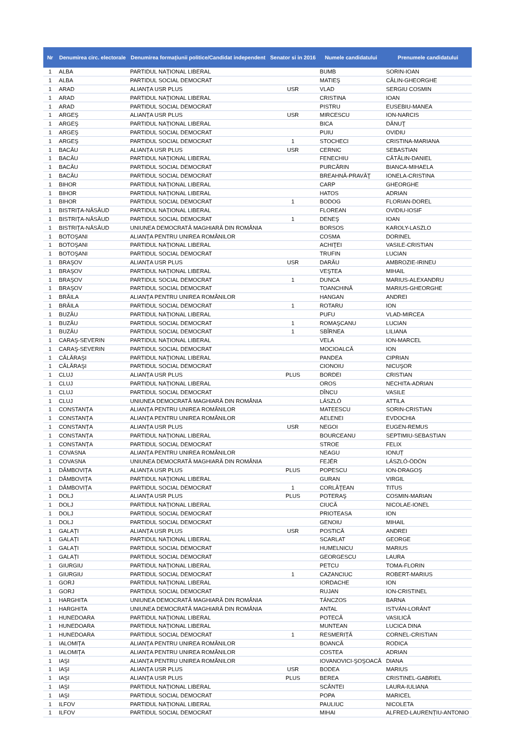| Nr | Denumirea circ. electorale | Denumirea formațiunii politice/Candidat independent | Senator si in 2016 | Numele candidatului | Prenumele candidatului |
| --- | --- | --- | --- | --- | --- |
| 1 | ALBA | PARTIDUL NAȚIONAL LIBERAL | | BUMB | SORIN-IOAN |
| 1 | ALBA | PARTIDUL SOCIAL DEMOCRAT | | MATIEŞ | CĂLIN-GHEORGHE |
| 1 | ARAD | ALIANȚA USR PLUS | USR | VLAD | SERGIU COSMIN |
| 1 | ARAD | PARTIDUL NAȚIONAL LIBERAL | | CRISTINA | IOAN |
| 1 | ARAD | PARTIDUL SOCIAL DEMOCRAT | | PISTRU | EUSEBIU-MANEA |
| 1 | ARGEŞ | ALIANȚA USR PLUS | USR | MIRCESCU | ION-NARCIS |
| 1 | ARGEŞ | PARTIDUL NAȚIONAL LIBERAL | | BICA | DĂNUŢ |
| 1 | ARGEŞ | PARTIDUL SOCIAL DEMOCRAT | | PUIU | OVIDIU |
| 1 | ARGEŞ | PARTIDUL SOCIAL DEMOCRAT | 1 | STOCHECI | CRISTINA-MARIANA |
| 1 | BACĂU | ALIANȚA USR PLUS | USR | CERNIC | SEBASTIAN |
| 1 | BACĂU | PARTIDUL NAȚIONAL LIBERAL | | FENECHIU | CĂTĂLIN-DANIEL |
| 1 | BACĂU | PARTIDUL SOCIAL DEMOCRAT | | PURCĂRIN | BIANCA-MIHAELA |
| 1 | BACĂU | PARTIDUL SOCIAL DEMOCRAT | | BREAHNĂ-PRAVĂŢ | IONELA-CRISTINA |
| 1 | BIHOR | PARTIDUL NAȚIONAL LIBERAL | | CARP | GHEORGHE |
| 1 | BIHOR | PARTIDUL NAȚIONAL LIBERAL | | HATOS | ADRIAN |
| 1 | BIHOR | PARTIDUL SOCIAL DEMOCRAT | 1 | BODOG | FLORIAN-DOREL |
| 1 | BISTRIȚA-NĂSĂUD | PARTIDUL NAȚIONAL LIBERAL | | FLOREAN | OVIDIU-IOSIF |
| 1 | BISTRIȚA-NĂSĂUD | PARTIDUL SOCIAL DEMOCRAT | 1 | DENEŞ | IOAN |
| 1 | BISTRIȚA-NĂSĂUD | UNIUNEA DEMOCRATĂ MAGHIARĂ DIN ROMÂNIA | | BORSOS | KAROLY-LASZLO |
| 1 | BOTOŞANI | ALIANȚA PENTRU UNIREA ROMÂNILOR | | COSMA | DORINEL |
| 1 | BOTOŞANI | PARTIDUL NAȚIONAL LIBERAL | | ACHIŢEI | VASILE-CRISTIAN |
| 1 | BOTOŞANI | PARTIDUL SOCIAL DEMOCRAT | | TRUFIN | LUCIAN |
| 1 | BRAŞOV | ALIANȚA USR PLUS | USR | DARĂU | AMBROZIE-IRINEU |
| 1 | BRAŞOV | PARTIDUL NAȚIONAL LIBERAL | | VEŞTEA | MIHAIL |
| 1 | BRAŞOV | PARTIDUL SOCIAL DEMOCRAT | 1 | DUNCA | MARIUS-ALEXANDRU |
| 1 | BRAŞOV | PARTIDUL SOCIAL DEMOCRAT | | TOANCHINĂ | MARIUS-GHEORGHE |
| 1 | BRĂILA | ALIANȚA PENTRU UNIREA ROMÂNILOR | | HANGAN | ANDREI |
| 1 | BRĂILA | PARTIDUL SOCIAL DEMOCRAT | 1 | ROTARU | ION |
| 1 | BUZĂU | PARTIDUL NAȚIONAL LIBERAL | | PUFU | VLAD-MIRCEA |
| 1 | BUZĂU | PARTIDUL SOCIAL DEMOCRAT | 1 | ROMAŞCANU | LUCIAN |
| 1 | BUZĂU | PARTIDUL SOCIAL DEMOCRAT | 1 | SBÎRNEA | LILIANA |
| 1 | CARAŞ-SEVERIN | PARTIDUL NAȚIONAL LIBERAL | | VELA | ION-MARCEL |
| 1 | CARAŞ-SEVERIN | PARTIDUL SOCIAL DEMOCRAT | | MOCIOALCĂ | ION |
| 1 | CĂLĂRAŞI | PARTIDUL NAȚIONAL LIBERAL | | PANDEA | CIPRIAN |
| 1 | CĂLĂRAŞI | PARTIDUL SOCIAL DEMOCRAT | | CIONOIU | NICUŞOR |
| 1 | CLUJ | ALIANȚA USR PLUS | PLUS | BORDEI | CRISTIAN |
| 1 | CLUJ | PARTIDUL NAȚIONAL LIBERAL | | OROS | NECHITA-ADRIAN |
| 1 | CLUJ | PARTIDUL SOCIAL DEMOCRAT | | DÎNCU | VASILE |
| 1 | CLUJ | UNIUNEA DEMOCRATĂ MAGHIARĂ DIN ROMÂNIA | | LÁSZLÓ | ATTILA |
| 1 | CONSTANȚA | ALIANȚA PENTRU UNIREA ROMÂNILOR | | MATEESCU | SORIN-CRISTIAN |
| 1 | CONSTANȚA | ALIANȚA PENTRU UNIREA ROMÂNILOR | | AELENEI | EVDOCHIA |
| 1 | CONSTANȚA | ALIANȚA USR PLUS | USR | NEGOI | EUGEN-REMUS |
| 1 | CONSTANȚA | PARTIDUL NAȚIONAL LIBERAL | | BOURCEANU | SEPTIMIU-SEBASTIAN |
| 1 | CONSTANȚA | PARTIDUL SOCIAL DEMOCRAT | | STROE | FELIX |
| 1 | COVASNA | ALIANȚA PENTRU UNIREA ROMÂNILOR | | NEAGU | IONUȚ |
| 1 | COVASNA | UNIUNEA DEMOCRATĂ MAGHIARĂ DIN ROMÂNIA | | FEJÉR | LÁSZLÓ-ÖDÖN |
| 1 | DÂMBOVIȚA | ALIANȚA USR PLUS | PLUS | POPESCU | ION-DRAGOŞ |
| 1 | DÂMBOVIȚA | PARTIDUL NAȚIONAL LIBERAL | | GURAN | VIRGIL |
| 1 | DÂMBOVIȚA | PARTIDUL SOCIAL DEMOCRAT | 1 | CORLĂŢEAN | TITUS |
| 1 | DOLJ | ALIANȚA USR PLUS | PLUS | POTERAŞ | COSMIN-MARIAN |
| 1 | DOLJ | PARTIDUL NAȚIONAL LIBERAL | | CIUCĂ | NICOLAE-IONEL |
| 1 | DOLJ | PARTIDUL SOCIAL DEMOCRAT | | PRIOTEASA | ION |
| 1 | DOLJ | PARTIDUL SOCIAL DEMOCRAT | | GENOIU | MIHAIL |
| 1 | GALAȚI | ALIANȚA USR PLUS | USR | POSTICĂ | ANDREI |
| 1 | GALAȚI | PARTIDUL NAȚIONAL LIBERAL | | SCARLAT | GEORGE |
| 1 | GALAȚI | PARTIDUL SOCIAL DEMOCRAT | | HUMELNICU | MARIUS |
| 1 | GALAȚI | PARTIDUL SOCIAL DEMOCRAT | | GEORGESCU | LAURA |
| 1 | GIURGIU | PARTIDUL NAȚIONAL LIBERAL | | PETCU | TOMA-FLORIN |
| 1 | GIURGIU | PARTIDUL SOCIAL DEMOCRAT | 1 | CAZANCIUC | ROBERT-MARIUS |
| 1 | GORJ | PARTIDUL NAȚIONAL LIBERAL | | IORDACHE | ION |
| 1 | GORJ | PARTIDUL SOCIAL DEMOCRAT | | RUJAN | ION-CRISTINEL |
| 1 | HARGHITA | UNIUNEA DEMOCRATĂ MAGHIARĂ DIN ROMÂNIA | | TÁNCZOS | BARNA |
| 1 | HARGHITA | UNIUNEA DEMOCRATĂ MAGHIARĂ DIN ROMÂNIA | | ANTAL | ISTVÁN-LORÁNT |
| 1 | HUNEDOARA | PARTIDUL NAȚIONAL LIBERAL | | POTECĂ | VASILICĂ |
| 1 | HUNEDOARA | PARTIDUL NAȚIONAL LIBERAL | | MUNTEAN | LUCICA DINA |
| 1 | HUNEDOARA | PARTIDUL SOCIAL DEMOCRAT | 1 | RESMERIȚĂ | CORNEL-CRISTIAN |
| 1 | IALOMIȚA | ALIANȚA PENTRU UNIREA ROMÂNILOR | | BOANCĂ | RODICA |
| 1 | IALOMIȚA | ALIANȚA PENTRU UNIREA ROMÂNILOR | | COSTEA | ADRIAN |
| 1 | IAŞI | ALIANȚA PENTRU UNIREA ROMÂNILOR | | IOVANOVICI-ŞOŞOACĂ | DIANA |
| 1 | IAŞI | ALIANȚA USR PLUS | USR | BODEA | MARIUS |
| 1 | IAŞI | ALIANȚA USR PLUS | PLUS | BEREA | CRISTINEL-GABRIEL |
| 1 | IAŞI | PARTIDUL NAȚIONAL LIBERAL | | SCÂNTEI | LAURA-IULIANA |
| 1 | IAŞI | PARTIDUL SOCIAL DEMOCRAT | | POPA | MARICEL |
| 1 | ILFOV | PARTIDUL NAȚIONAL LIBERAL | | PAULIUC | NICOLETA |
| 1 | ILFOV | PARTIDUL SOCIAL DEMOCRAT | | MIHAI | ALFRED-LAURENȚIU-ANTONIO |